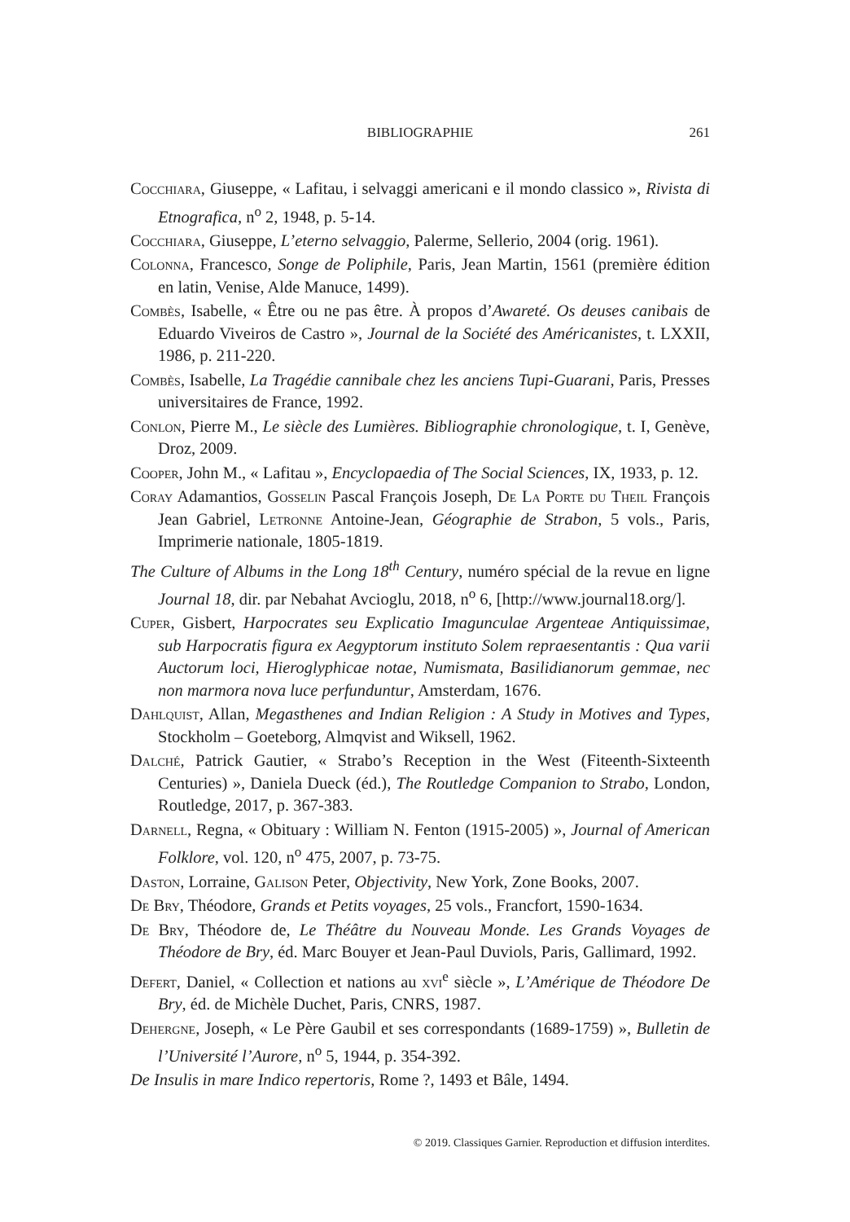BIBLIOGRAPHIE
261
Cocchiara, Giuseppe, « Lafitau, i selvaggi americani e il mondo classico », Rivista di Etnografica, n<sup>o</sup> 2, 1948, p. 5-14.
Cocchiara, Giuseppe, L’eterno selvaggio, Palerme, Sellerio, 2004 (orig. 1961).
Colonna, Francesco, Songe de Poliphile, Paris, Jean Martin, 1561 (première édition en latin, Venise, Alde Manuce, 1499).
Combès, Isabelle, « Être ou ne pas être. À propos d’Awareté. Os deuses canibais de Eduardo Viveiros de Castro », Journal de la Société des Américanistes, t. LXXII, 1986, p. 211-220.
Combès, Isabelle, La Tragédie cannibale chez les anciens Tupi-Guarani, Paris, Presses universitaires de France, 1992.
Conlon, Pierre M., Le siècle des Lumières. Bibliographie chronologique, t. I, Genève, Droz, 2009.
Cooper, John M., « Lafitau », Encyclopaedia of The Social Sciences, IX, 1933, p. 12.
Coray Adamantios, Gosselin Pascal François Joseph, De La Porte du Theil François Jean Gabriel, Letronne Antoine-Jean, Géographie de Strabon, 5 vols., Paris, Imprimerie nationale, 1805-1819.
The Culture of Albums in the Long 18<sup>th</sup> Century, numéro spécial de la revue en ligne Journal 18, dir. par Nebahat Avcioglu, 2018, n<sup>o</sup> 6, [http://www.journal18.org/].
Cuper, Gisbert, Harpocrates seu Explicatio Imagunculae Argenteae Antiquissimae, sub Harpocratis figura ex Aegyptorum instituto Solem repraesentantis : Qua varii Auctorum loci, Hieroglyphicae notae, Numismata, Basilidianorum gemmae, nec non marmora nova luce perfunduntur, Amsterdam, 1676.
Dahlquist, Allan, Megasthenes and Indian Religion : A Study in Motives and Types, Stockholm – Goeteborg, Almqvist and Wiksell, 1962.
Dalché, Patrick Gautier, « Strabo’s Reception in the West (Fiteenth-Sixteenth Centuries) », Daniela Dueck (éd.), The Routledge Companion to Strabo, London, Routledge, 2017, p. 367-383.
Darnell, Regna, « Obituary : William N. Fenton (1915-2005) », Journal of American Folklore, vol. 120, n<sup>o</sup> 475, 2007, p. 73-75.
Daston, Lorraine, Galison Peter, Objectivity, New York, Zone Books, 2007.
De Bry, Théodore, Grands et Petits voyages, 25 vols., Francfort, 1590-1634.
De Bry, Théodore de, Le Théâtre du Nouveau Monde. Les Grands Voyages de Théodore de Bry, éd. Marc Bouyer et Jean-Paul Duviols, Paris, Gallimard, 1992.
Defert, Daniel, « Collection et nations au xvi<sup>e</sup> siècle », L’Amérique de Théodore De Bry, éd. de Michèle Duchet, Paris, CNRS, 1987.
Dehergne, Joseph, « Le Père Gaubil et ses correspondants (1689-1759) », Bulletin de l’Université l’Aurore, n<sup>o</sup> 5, 1944, p. 354-392.
De Insulis in mare Indico repertoris, Rome ?, 1493 et Bâle, 1494.
© 2019. Classiques Garnier. Reproduction et diffusion interdites.